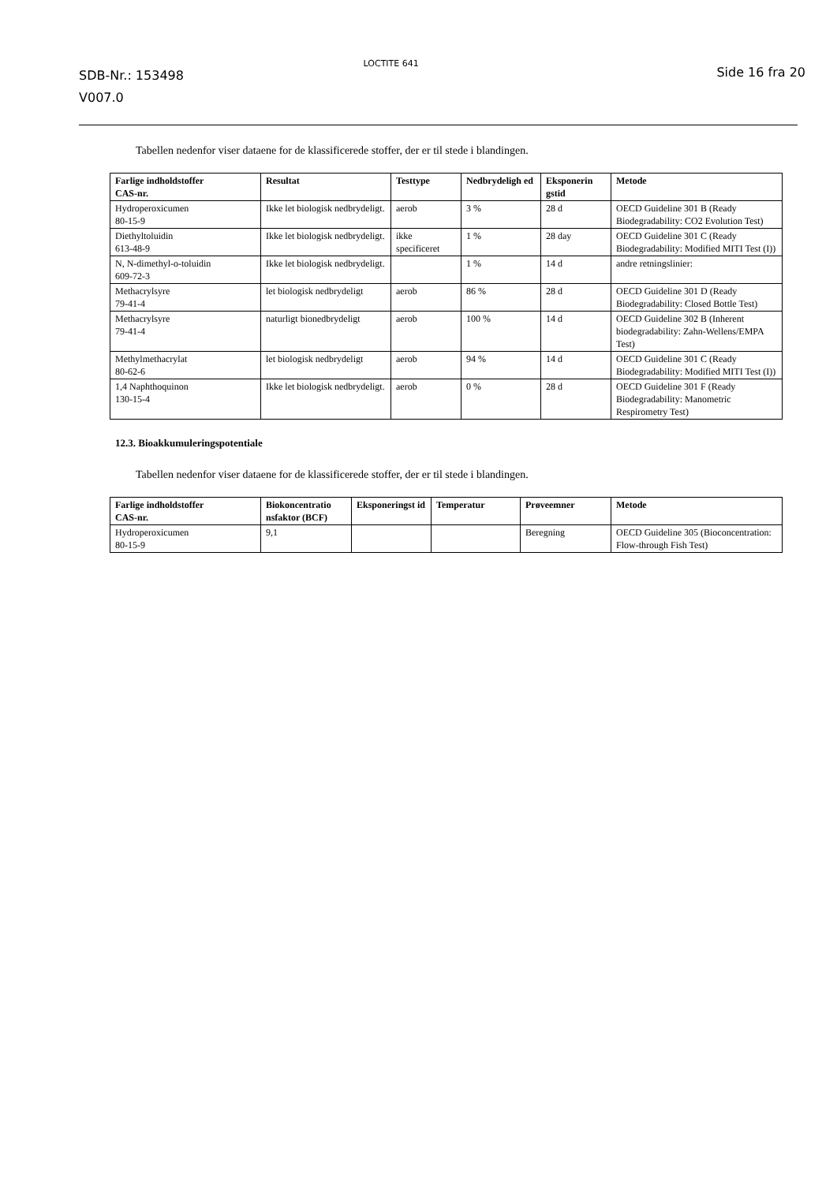SDB-Nr.: 153498
V007.0
LOCTITE 641
Side 16 fra 20
Tabellen nedenfor viser dataene for de klassificerede stoffer, der er til stede i blandingen.
| Farlige indholdstoffer CAS-nr. | Resultat | Testtype | Nedbrydeligh ed | Eksponerin gstid | Metode |
| --- | --- | --- | --- | --- | --- |
| Hydroperoxicumen 80-15-9 | Ikke let biologisk nedbrydeligt. | aerob | 3 % | 28 d | OECD Guideline 301 B (Ready Biodegradability: CO2 Evolution Test) |
| Diethyltoluidin 613-48-9 | Ikke let biologisk nedbrydeligt. | ikke specificeret | 1 % | 28 day | OECD Guideline 301 C (Ready Biodegradability: Modified MITI Test (I)) |
| N, N-dimethyl-o-toluidin 609-72-3 | Ikke let biologisk nedbrydeligt. | | 1 % | 14 d | andre retningslinier: |
| Methacrylsyre 79-41-4 | let biologisk nedbrydeligt | aerob | 86 % | 28 d | OECD Guideline 301 D (Ready Biodegradability: Closed Bottle Test) |
| Methacrylsyre 79-41-4 | naturligt bionedbrydeligt | aerob | 100 % | 14 d | OECD Guideline 302 B (Inherent biodegradability: Zahn-Wellens/EMPA Test) |
| Methylmethacrylat 80-62-6 | let biologisk nedbrydeligt | aerob | 94 % | 14 d | OECD Guideline 301 C (Ready Biodegradability: Modified MITI Test (I)) |
| 1,4 Naphthoquinon 130-15-4 | Ikke let biologisk nedbrydeligt. | aerob | 0 % | 28 d | OECD Guideline 301 F (Ready Biodegradability: Manometric Respirometry Test) |
12.3. Bioakkumuleringspotentiale
Tabellen nedenfor viser dataene for de klassificerede stoffer, der er til stede i blandingen.
| Farlige indholdstoffer CAS-nr. | Biokoncentratio nsfaktor (BCF) | Eksponeringst id | Temperatur | Prøveemner | Metode |
| --- | --- | --- | --- | --- | --- |
| Hydroperoxicumen 80-15-9 | 9,1 | | | Beregning | OECD Guideline 305 (Bioconcentration: Flow-through Fish Test) |